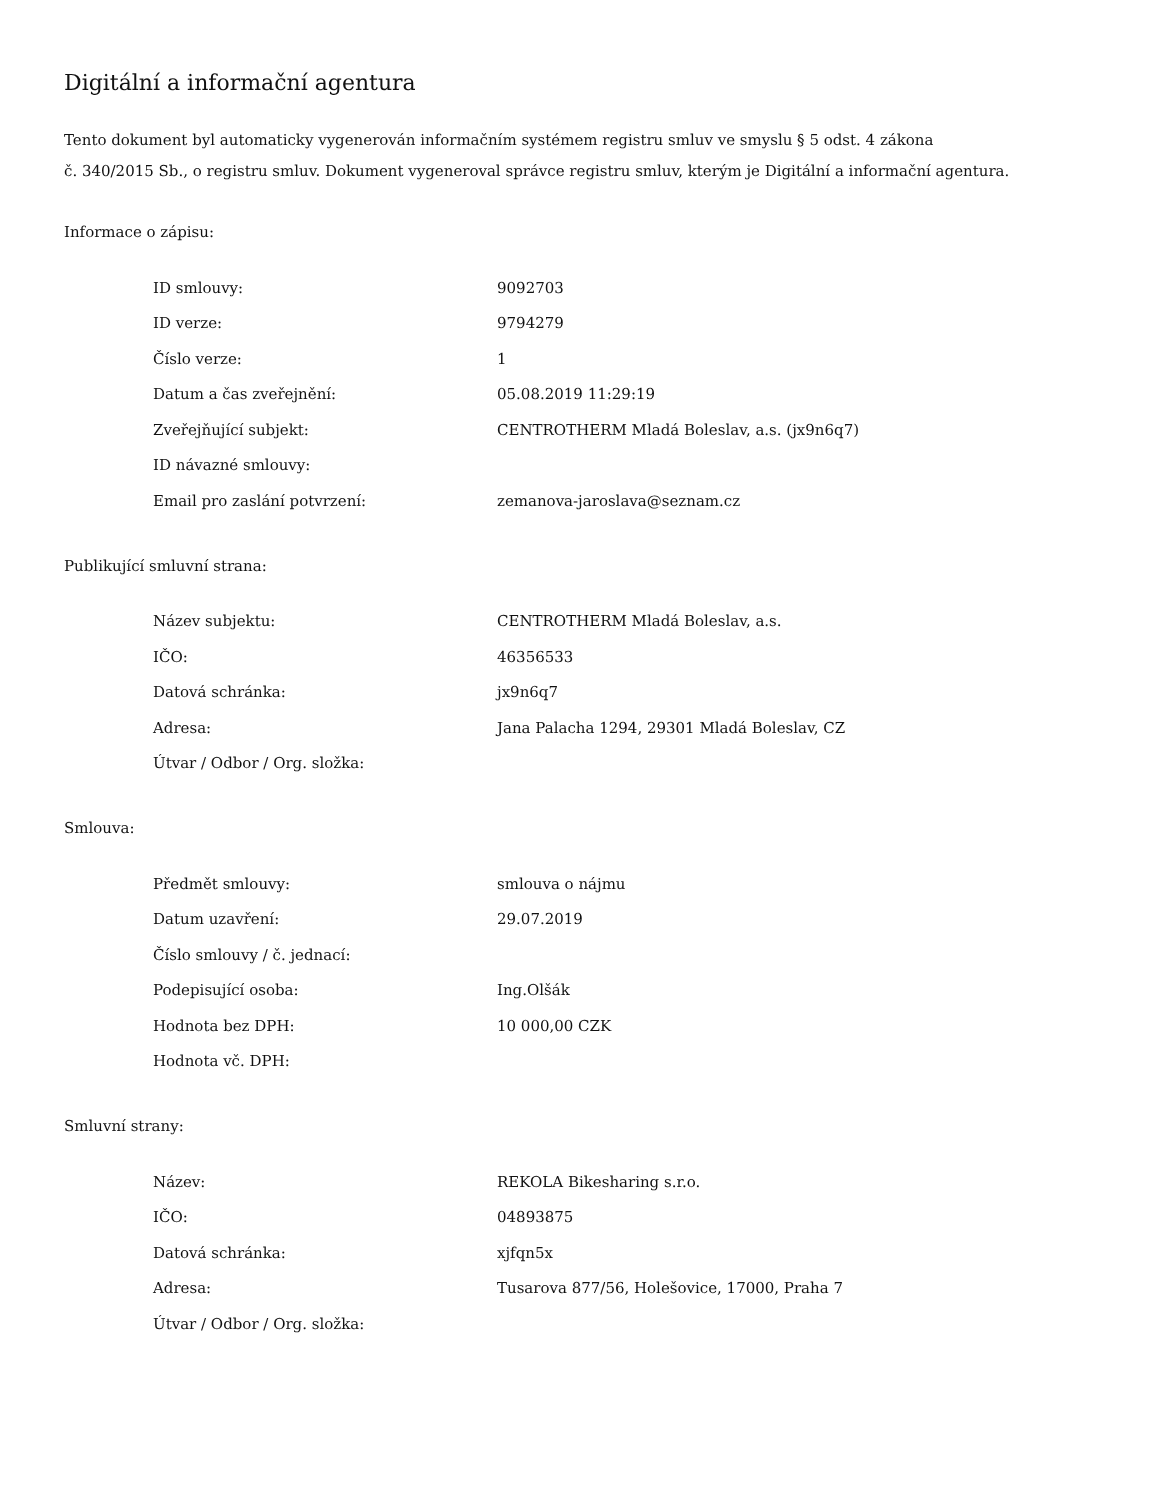Digitální a informační agentura
Tento dokument byl automaticky vygenerován informačním systémem registru smluv ve smyslu § 5 odst. 4 zákona
č. 340/2015 Sb., o registru smluv. Dokument vygeneroval správce registru smluv, kterým je Digitální a informační agentura.
Informace o zápisu:
| ID smlouvy: | 9092703 |
| ID verze: | 9794279 |
| Číslo verze: | 1 |
| Datum a čas zveřejnění: | 05.08.2019 11:29:19 |
| Zveřejňující subjekt: | CENTROTHERM Mladá Boleslav, a.s. (jx9n6q7) |
| ID návazné smlouvy: | |
| Email pro zaslání potvrzení: | zemanova-jaroslava@seznam.cz |
Publikující smluvní strana:
| Název subjektu: | CENTROTHERM Mladá Boleslav, a.s. |
| IČO: | 46356533 |
| Datová schránka: | jx9n6q7 |
| Adresa: | Jana Palacha 1294, 29301 Mladá Boleslav, CZ |
| Útvar / Odbor / Org. složka: | |
Smlouva:
| Předmět smlouvy: | smlouva o nájmu |
| Datum uzavření: | 29.07.2019 |
| Číslo smlouvy / č. jednací: | |
| Podepisující osoba: | Ing.Olšák |
| Hodnota bez DPH: | 10 000,00 CZK |
| Hodnota vč. DPH: | |
Smluvní strany:
| Název: | REKOLA Bikesharing s.r.o. |
| IČO: | 04893875 |
| Datová schránka: | xjfqn5x |
| Adresa: | Tusarova 877/56, Holešovice, 17000, Praha 7 |
| Útvar / Odbor / Org. složka: | |